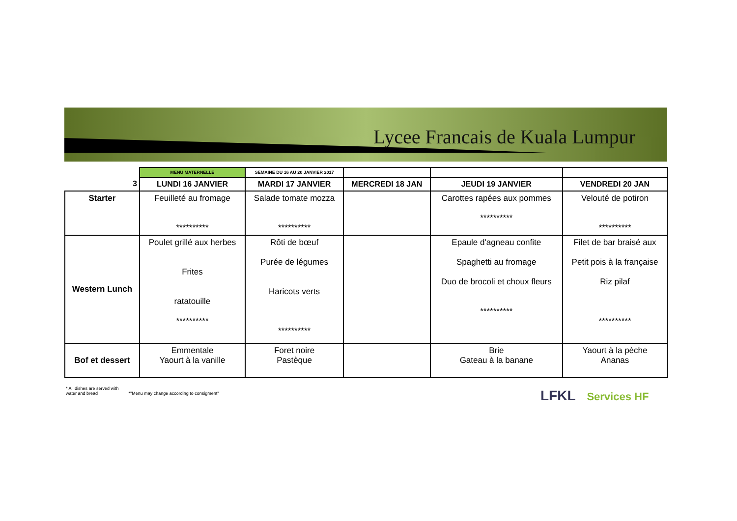Lycee Francais de Kuala Lumpur
| | MENU MATERNELLE | SEMAINE DU 16 AU 20 JANVIER 2017 | | | |
| 3 | LUNDI 16 JANVIER | MARDI 17 JANVIER | MERCREDI 18 JAN | JEUDI 19 JANVIER | VENDREDI 20 JAN |
| Starter | Feuilleté au fromage ********** | Salade tomate mozza ********** | | Carottes rapées aux pommes ********** | Velouté de potiron ********** |
| Western Lunch | Poulet grillé aux herbes Frites ratatouille ********** | Rôti de bœuf Purée de légumes Haricots verts ********** | | Epaule d'agneau confite Spaghetti au fromage Duo de brocoli et choux fleurs ********** | Filet de bar braisé aux Petit pois à la française Riz pilaf ********** |
| Bof et dessert | Emmentale Yaourt à la vanille | Foret noire Pastèque | | Brie Gateau à la banane | Yaourt à la pèche Ananas |
* All dishes are served with
water and bread
*"Menu may change according to consigment"
LFKL Services HF